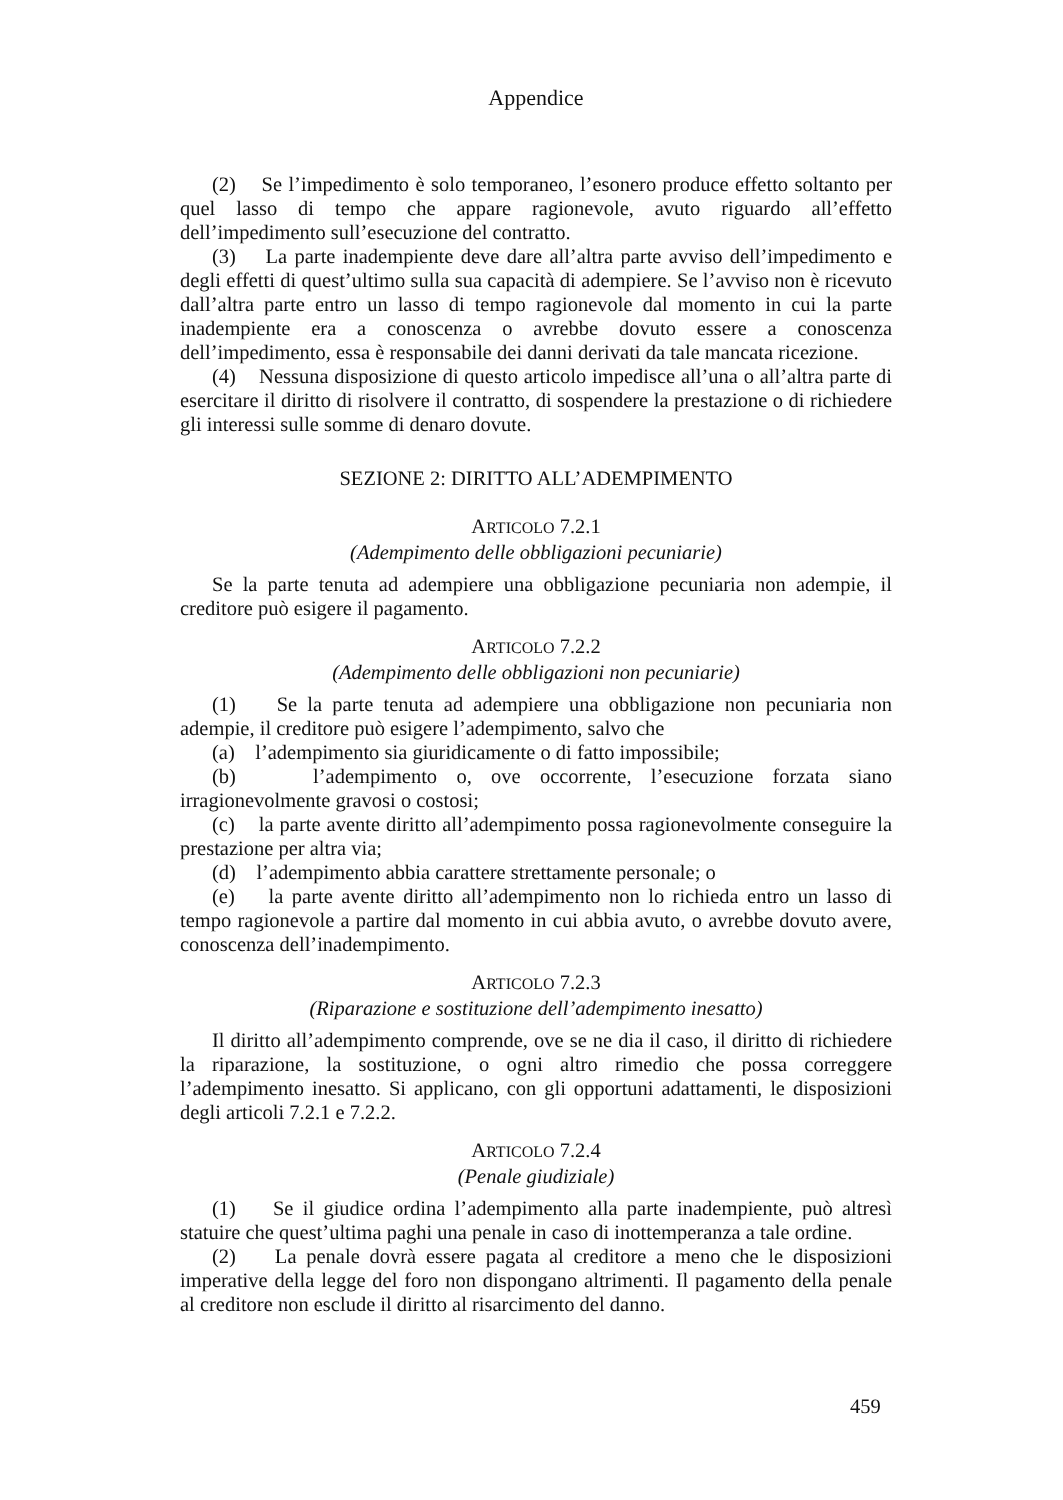Appendice
(2) Se l’impedimento è solo temporaneo, l’esonero produce effetto soltanto per quel lasso di tempo che appare ragionevole, avuto riguardo all’effetto dell’impedimento sull’esecuzione del contratto.
(3) La parte inadempiente deve dare all’altra parte avviso dell’impedimento e degli effetti di quest’ultimo sulla sua capacità di adempiere. Se l’avviso non è ricevuto dall’altra parte entro un lasso di tempo ragionevole dal momento in cui la parte inadempiente era a conoscenza o avrebbe dovuto essere a conoscenza dell’impedimento, essa è responsabile dei danni derivati da tale mancata ricezione.
(4) Nessuna disposizione di questo articolo impedisce all’una o all’altra parte di esercitare il diritto di risolvere il contratto, di sospendere la prestazione o di richiedere gli interessi sulle somme di denaro dovute.
SEZIONE 2: DIRITTO ALL’ADEMPIMENTO
ARTICOLO 7.2.1
(Adempimento delle obbligazioni pecuniarie)
Se la parte tenuta ad adempiere una obbligazione pecuniaria non adempie, il creditore può esigere il pagamento.
ARTICOLO 7.2.2
(Adempimento delle obbligazioni non pecuniarie)
(1) Se la parte tenuta ad adempiere una obbligazione non pecuniaria non adempie, il creditore può esigere l’adempimento, salvo che
(a) l’adempimento sia giuridicamente o di fatto impossibile;
(b) l’adempimento o, ove occorrente, l’esecuzione forzata siano irragionevolmente gravosi o costosi;
(c) la parte avente diritto all’adempimento possa ragionevolmente conseguire la prestazione per altra via;
(d) l’adempimento abbia carattere strettamente personale; o
(e) la parte avente diritto all’adempimento non lo richieda entro un lasso di tempo ragionevole a partire dal momento in cui abbia avuto, o avrebbe dovuto avere, conoscenza dell’inadempimento.
ARTICOLO 7.2.3
(Riparazione e sostituzione dell’adempimento inesatto)
Il diritto all’adempimento comprende, ove se ne dia il caso, il diritto di richiedere la riparazione, la sostituzione, o ogni altro rimedio che possa correggere l’adempimento inesatto. Si applicano, con gli opportuni adattamenti, le disposizioni degli articoli 7.2.1 e 7.2.2.
ARTICOLO 7.2.4
(Penale giudiziale)
(1) Se il giudice ordina l’adempimento alla parte inadempiente, può altresì statuire che quest’ultima paghi una penale in caso di inottemperanza a tale ordine.
(2) La penale dovrà essere pagata al creditore a meno che le disposizioni imperative della legge del foro non dispongano altrimenti. Il pagamento della penale al creditore non esclude il diritto al risarcimento del danno.
459